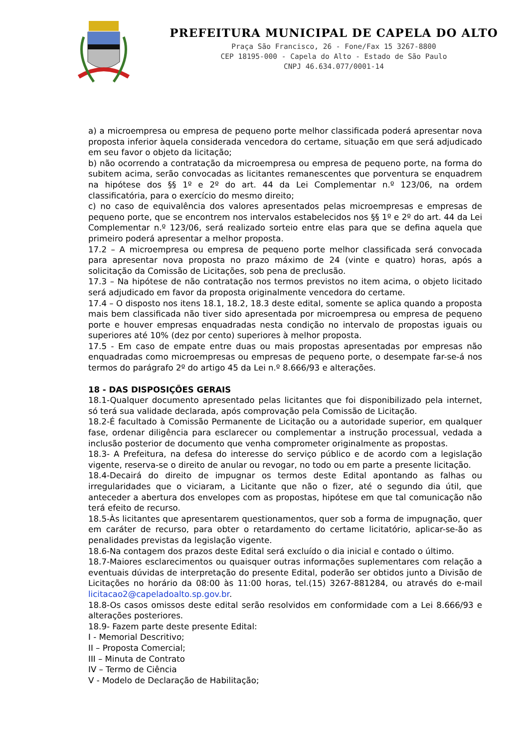PREFEITURA MUNICIPAL DE CAPELA DO ALTO
Praça São Francisco, 26 - Fone/Fax 15 3267-8800
CEP 18195-000 - Capela do Alto - Estado de São Paulo
CNPJ 46.634.077/0001-14
a) a microempresa ou empresa de pequeno porte melhor classificada poderá apresentar nova proposta inferior àquela considerada vencedora do certame, situação em que será adjudicado em seu favor o objeto da licitação;
b) não ocorrendo a contratação da microempresa ou empresa de pequeno porte, na forma do subitem acima, serão convocadas as licitantes remanescentes que porventura se enquadrem na hipótese dos §§ 1º e 2º do art. 44 da Lei Complementar n.º 123/06, na ordem classificatória, para o exercício do mesmo direito;
c) no caso de equivalência dos valores apresentados pelas microempresas e empresas de pequeno porte, que se encontrem nos intervalos estabelecidos nos §§ 1º e 2º do art. 44 da Lei Complementar n.º 123/06, será realizado sorteio entre elas para que se defina aquela que primeiro poderá apresentar a melhor proposta.
17.2 – A microempresa ou empresa de pequeno porte melhor classificada será convocada para apresentar nova proposta no prazo máximo de 24 (vinte e quatro) horas, após a solicitação da Comissão de Licitações, sob pena de preclusão.
17.3 – Na hipótese de não contratação nos termos previstos no item acima, o objeto licitado será adjudicado em favor da proposta originalmente vencedora do certame.
17.4 – O disposto nos itens 18.1, 18.2, 18.3 deste edital, somente se aplica quando a proposta mais bem classificada não tiver sido apresentada por microempresa ou empresa de pequeno porte e houver empresas enquadradas nesta condição no intervalo de propostas iguais ou superiores até 10% (dez por cento) superiores à melhor proposta.
17.5 - Em caso de empate entre duas ou mais propostas apresentadas por empresas não enquadradas como microempresas ou empresas de pequeno porte, o desempate far-se-á nos termos do parágrafo 2º do artigo 45 da Lei n.º 8.666/93 e alterações.
18 - DAS DISPOSIÇÕES GERAIS
18.1-Qualquer documento apresentado pelas licitantes que foi disponibilizado pela internet, só terá sua validade declarada, após comprovação pela Comissão de Licitação.
18.2-É facultado à Comissão Permanente de Licitação ou a autoridade superior, em qualquer fase, ordenar diligência para esclarecer ou complementar a instrução processual, vedada a inclusão posterior de documento que venha comprometer originalmente as propostas.
18.3- A Prefeitura, na defesa do interesse do serviço público e de acordo com a legislação vigente, reserva-se o direito de anular ou revogar, no todo ou em parte a presente licitação.
18.4-Decairá do direito de impugnar os termos deste Edital apontando as falhas ou irregularidades que o viciaram, a Licitante que não o fizer, até o segundo dia útil, que anteceder a abertura dos envelopes com as propostas, hipótese em que tal comunicação não terá efeito de recurso.
18.5-Às licitantes que apresentarem questionamentos, quer sob a forma de impugnação, quer em caráter de recurso, para obter o retardamento do certame licitatório, aplicar-se-ão as penalidades previstas da legislação vigente.
18.6-Na contagem dos prazos deste Edital será excluído o dia inicial e contado o último.
18.7-Maiores esclarecimentos ou quaisquer outras informações suplementares com relação a eventuais dúvidas de interpretação do presente Edital, poderão ser obtidos junto a Divisão de Licitações no horário da 08:00 às 11:00 horas, tel.(15) 3267-881284, ou através do e-mail licitacao2@capeladoalto.sp.gov.br.
18.8-Os casos omissos deste edital serão resolvidos em conformidade com a Lei 8.666/93 e alterações posteriores.
18.9- Fazem parte deste presente Edital:
I - Memorial Descritivo;
II – Proposta Comercial;
III – Minuta de Contrato
IV – Termo de Ciência
V - Modelo de Declaração de Habilitação;